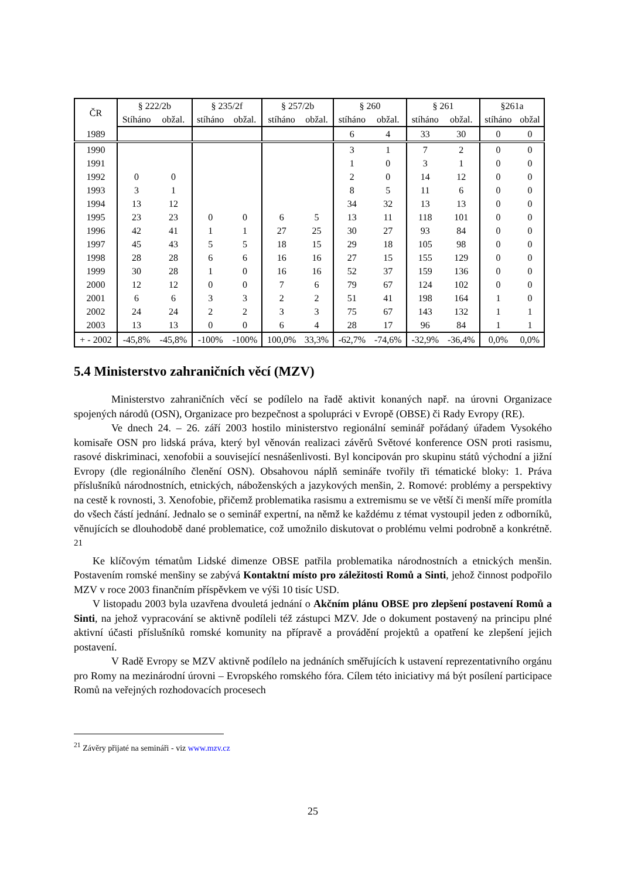| ČR | § 222/2b | | § 235/2f | | § 257/2b | | § 260 | | § 261 | | §261a | |
| --- | --- | --- | --- | --- | --- | --- | --- | --- | --- | --- | --- | --- |
| | Stíháno | obžal. | stíháno | obžal. | stíháno | obžal. | stíháno | obžal. | stíháno | obžal. | stíháno | obžal |
| 1989 | | | | | | | 6 | 4 | 33 | 30 | 0 | 0 |
| 1990 | | | | | | | 3 | 1 | 7 | 2 | 0 | 0 |
| 1991 | | | | | | | 1 | 0 | 3 | 1 | 0 | 0 |
| 1992 | 0 | 0 | | | | | 2 | 0 | 14 | 12 | 0 | 0 |
| 1993 | 3 | 1 | | | | | 8 | 5 | 11 | 6 | 0 | 0 |
| 1994 | 13 | 12 | | | | | 34 | 32 | 13 | 13 | 0 | 0 |
| 1995 | 23 | 23 | 0 | 0 | 6 | 5 | 13 | 11 | 118 | 101 | 0 | 0 |
| 1996 | 42 | 41 | 1 | 1 | 27 | 25 | 30 | 27 | 93 | 84 | 0 | 0 |
| 1997 | 45 | 43 | 5 | 5 | 18 | 15 | 29 | 18 | 105 | 98 | 0 | 0 |
| 1998 | 28 | 28 | 6 | 6 | 16 | 16 | 27 | 15 | 155 | 129 | 0 | 0 |
| 1999 | 30 | 28 | 1 | 0 | 16 | 16 | 52 | 37 | 159 | 136 | 0 | 0 |
| 2000 | 12 | 12 | 0 | 0 | 7 | 6 | 79 | 67 | 124 | 102 | 0 | 0 |
| 2001 | 6 | 6 | 3 | 3 | 2 | 2 | 51 | 41 | 198 | 164 | 1 | 0 |
| 2002 | 24 | 24 | 2 | 2 | 3 | 3 | 75 | 67 | 143 | 132 | 1 | 1 |
| 2003 | 13 | 13 | 0 | 0 | 6 | 4 | 28 | 17 | 96 | 84 | 1 | 1 |
| + - 2002 | -45,8% | -45,8% | -100% | -100% | 100,0% | 33,3% | -62,7% | -74,6% | -32,9% | -36,4% | 0,0% | 0,0% |
5.4 Ministerstvo zahraničních věcí (MZV)
Ministerstvo zahraničních věcí se podílelo na řadě aktivit konaných např. na úrovni Organizace spojených národů (OSN), Organizace pro bezpečnost a spolupráci v Evropě (OBSE) či Rady Evropy (RE).
Ve dnech 24. – 26. září 2003 hostilo ministerstvo regionální seminář pořádaný úřadem Vysokého komisaře OSN pro lidská práva, který byl věnován realizaci závěrů Světové konference OSN proti rasismu, rasové diskriminaci, xenofobii a související nesnášenlivosti. Byl koncipován pro skupinu států východní a jižní Evropy (dle regionálního členění OSN). Obsahovou náplň semináře tvořily tři tématické bloky: 1. Práva příslušníků národnostních, etnických, náboženských a jazykových menšin, 2. Romové: problémy a perspektivy na cestě k rovnosti, 3. Xenofobie, přičemž problematika rasismu a extremismu se ve větší či menší míře promítla do všech částí jednání. Jednalo se o seminář expertní, na němž ke každému z témat vystoupil jeden z odborníků, věnujících se dlouhodobě dané problematice, což umožnilo diskutovat o problému velmi podrobně a konkrétně. <sup>21</sup>
Ke klíčovým tématům Lidské dimenze OBSE patřila problematika národnostních a etnických menšin. Postavením romské menšiny se zabývá Kontaktní místo pro záležitosti Romů a Sinti, jehož činnost podpořilo MZV v roce 2003 finančním příspěvkem ve výši 10 tisíc USD.
V listopadu 2003 byla uzavřena dvouletá jednání o Akčním plánu OBSE pro zlepšení postavení Romů a Sinti, na jehož vypracování se aktivně podíleli též zástupci MZV. Jde o dokument postavený na principu plné aktivní účasti příslušníků romské komunity na přípravě a provádění projektů a opatření ke zlepšení jejich postavení.
V Radě Evropy se MZV aktivně podílelo na jednáních směřujících k ustavení reprezentativního orgánu pro Romy na mezinárodní úrovni – Evropského romského fóra. Cílem této iniciativy má být posílení participace Romů na veřejných rozhodovacích procesech
<sup>21</sup> Závěry přijaté na semináři - viz www.mzv.cz
25